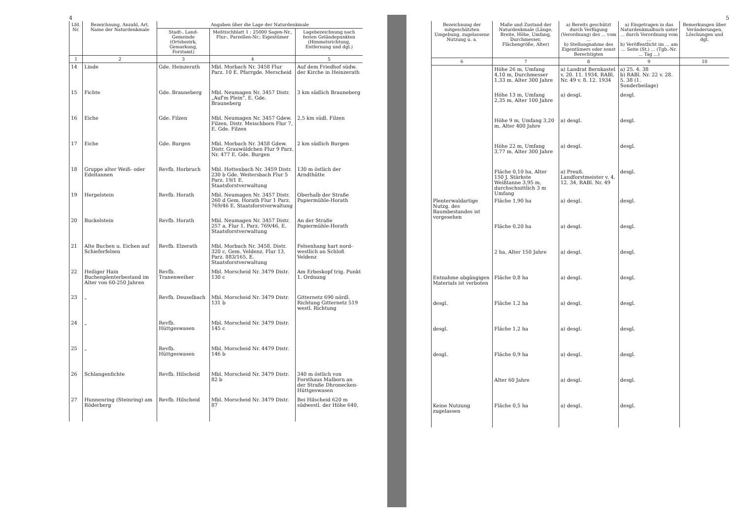4
| Lfd. Nr. | Bezeichnung, Anzahl, Art, Name der Naturdenkmale | Angaben über die Lage der Naturdenkmale | | |
| --- | --- | --- | --- | --- |
| | | Stadt-, Land-Gemeinde (Ortsbezirk, Gemarkung, Forstamt) | Meßtischblatt 1 : 25000 Sagen-Nr., Flur-, Parzellen-Nr.; Eigentümer | Lagebezeichnung nach festen Geländepunkten (Himmelsrichtung, Entfernung und dgl.) |
| 1 | 2 | 3 | 4 | 5 |
| 14 | Linde | Gde. Heinzerath | Mbl. Morbach Nr. 3458 Flur Parz. 10 E. Pfarrgde. Merscheid | Auf dem Friedhof südw. der Kirche in Heinzerath |
| 15 | Fichte | Gde. Brauneberg | Mbl. Neumagen Nr. 3457 Distr. „Auf'm Plein", E. Gde. Brauneberg | 3 km südlich Brauneberg |
| 16 | Eiche | Gde. Filzen | Mbl. Neumagen Nr. 3457 Gdew. Filzen, Distr. Meischborn Flur 7, E. Gde. Filzen | 2,5 km südl. Filzen |
| 17 | Eiche | Gde. Burgen | Mbl. Morbach Nr. 3458 Gdew. Distr. Grauwäldchen Flur 9 Parz. Nr. 477 E. Gde. Burgen | 2 km südlich Burgen |
| 18 | Gruppe alter Weiß- oder Edeltannen | Revfb. Horbruch | Mbl. Hottenbach Nr. 3459 Distr. 230 b Gde. Weitersbach Flur 5 Parz. 19/1 E. Staatsforstverwaltung | 130 m östlich der Arndthütte |
| 19 | Herpelstein | Revfb. Horath | Mbl. Neumagen Nr. 3457 Distr. 260 d Gem. Horath Flur 1 Parz. 769/46 E. Staatsforstverwaltung | Oberhalb der Straße Papiermühle-Horath |
| 20 | Buckelstein | Revfb. Horath | Mbl. Neumagen Nr. 3457 Distr. 257 a, Flur 1, Parz. 769/46, E. Staatsforstverwaltung | An der Straße Papiermühle-Horath |
| 21 | Alte Buchen u. Eichen auf Schieferfelsen | Revfb. Elzerath | Mbl. Morbach Nr. 3458, Distr. 320 c, Gem. Veldenz, Flur 13, Parz. 883/165, E. Staatsforstverwaltung | Felsenhang hart nord-westlich an Schloß Veldenz |
| 22 | Heiliger Hain Buchenplenterbestand im Alter von 60-250 Jahren | Revfb. Tranenweiher | Mbl. Morscheid Nr. 3479 Distr. 130 c | Am Erbeskopf trig. Punkt 1. Ordnung |
| 23 | „ | Revfb. Deuselbach | Mbl. Morscheid Nr. 3479 Distr. 131 b | Gitternetz 690 nördl. Richtung Gitternetz 519 westl. Richtung |
| 24 | „ | Revfb. Hüttgeswasen | Mbl. Morscheid Nr. 3479 Distr. 145 c | |
| 25 | „ | Revfb. Hüttgeswasen | Mbl. Morscheid Nr. 4479 Distr. 146 b | |
| 26 | Schlangenfichte | Revfb. Hilscheid | Mbl. Morscheid Nr. 3479 Distr. 82 b | 340 m östlich von Forsthaus Malborn an der Straße Dhronecken-Hüttgeswasen |
| 27 | Hunnenring (Steinring) am Röderberg | Revfb. Hilscheid | Mbl. Morscheid Nr. 3479 Distr. 87 | Bei Hilscheid 620 m südwestl. der Höhe 640, |
5
| Bezeichnung der mitgeschützten Umgebung, zugelassene Nutzung u. a. | Maße und Zustand der Naturdenkmale (Länge, Breite, Höhe, Umfang, Durchmesser, Flächengröße, Alter) | a) Bereits geschützt durch Verfügung (Verordnung) des ... vom ... b) Stellungnahme des Eigentümers oder sonst Berechtigten | a) Eingetragen in das Naturdenkmalbuch unter ... durch Verordnung vom ... b) Veröffentlicht im ... am ... Seite (St.) ... (Tgb.-Nr. ... Tag ...) | Bemerkungen über Veränderungen, Löschungen und dgl. |
| --- | --- | --- | --- | --- |
| 6 | 7 | 8 | 9 | 10 |
| | Höhe 26 m, Umfang 4,10 m, Durchmesser 1,33 m, Alter 300 Jahre | a) Landrat Bernkastel v. 20. 11. 1934, RABl. Nr. 49 v. 8. 12. 1934 | a) 25. 4. 38 b) RABl. Nr. 22 v. 28. 5. 38 (1. Sonderbeilage) | |
| | Höhe 13 m, Umfang 2,35 m, Alter 100 Jahre | a) desgl. | desgl. | |
| | Höhe 9 m, Umfang 3,20 m, Alter 400 Jahre | a) desgl. | desgl. | |
| | Höhe 22 m, Umfang 3,77 m, Alter 300 Jahre | a) desgl. | desgl. | |
| | Fläche 0,10 ha, Alter 150 J. Stärkste Weißtanne 3,95 m, durchschnittlich 3 m Umfang | a) Preuß. Landforstmeister v. 4. 12. 34, RABl. Nr. 49 | desgl. | |
| Plenterwaldartige Nutzg. des Baumbestandes ist vorgesehen | Fläche 1,90 ha | a) desgl. | desgl. | |
| | Fläche 0,20 ha | a) desgl. | desgl. | |
| | 2 ha, Alter 150 Jahre | a) desgl. | desgl. | |
| Entnahme abgängigen Materials ist verboten | Fläche 0,8 ha | a) desgl. | desgl. | |
| desgl. | Fläche 1,2 ha | a) desgl. | desgl. | |
| desgl. | Fläche 1,2 ha | a) desgl. | desgl. | |
| desgl. | Fläche 0,9 ha | a) desgl. | desgl. | |
| | Alter 60 Jahre | a) desgl. | desgl. | |
| Keine Nutzung zugelassen | Fläche 0,5 ha | a) desgl. | desgl. | |